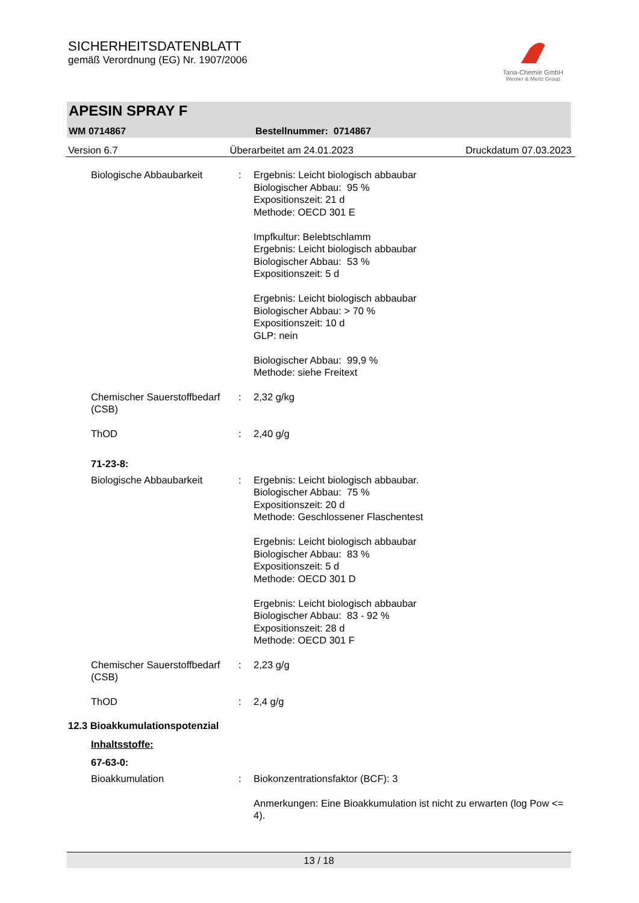SICHERHEITSDATENBLATT
gemäß Verordnung (EG) Nr. 1907/2006
Tana-Chemie GmbH
Werner & Mertz Group
APESIN SPRAY F
WM 0714867 Bestellnummer: 0714867
Version 6.7 Überarbeitet am 24.01.2023 Druckdatum 07.03.2023
Biologische Abbaubarkeit : Ergebnis: Leicht biologisch abbaubar
Biologischer Abbau: 95 %
Expositionszeit: 21 d
Methode: OECD 301 E
Impfkultur: Belebtschlamm
Ergebnis: Leicht biologisch abbaubar
Biologischer Abbau: 53 %
Expositionszeit: 5 d
Ergebnis: Leicht biologisch abbaubar
Biologischer Abbau: > 70 %
Expositionszeit: 10 d
GLP: nein
Biologischer Abbau: 99,9 %
Methode: siehe Freitext
Chemischer Sauerstoffbedarf (CSB)
: 2,32 g/kg
ThOD : 2,40 g/g
71-23-8:
Biologische Abbaubarkeit : Ergebnis: Leicht biologisch abbaubar.
Biologischer Abbau: 75 %
Expositionszeit: 20 d
Methode: Geschlossener Flaschentest
Ergebnis: Leicht biologisch abbaubar
Biologischer Abbau: 83 %
Expositionszeit: 5 d
Methode: OECD 301 D
Ergebnis: Leicht biologisch abbaubar
Biologischer Abbau: 83 - 92 %
Expositionszeit: 28 d
Methode: OECD 301 F
Chemischer Sauerstoffbedarf (CSB)
: 2,23 g/g
ThOD : 2,4 g/g
12.3 Bioakkumulationspotenzial
Inhaltsstoffe:
67-63-0:
Bioakkumulation : Biokonzentrationsfaktor (BCF): 3
Anmerkungen: Eine Bioakkumulation ist nicht zu erwarten (log Pow <= 4).
13 / 18